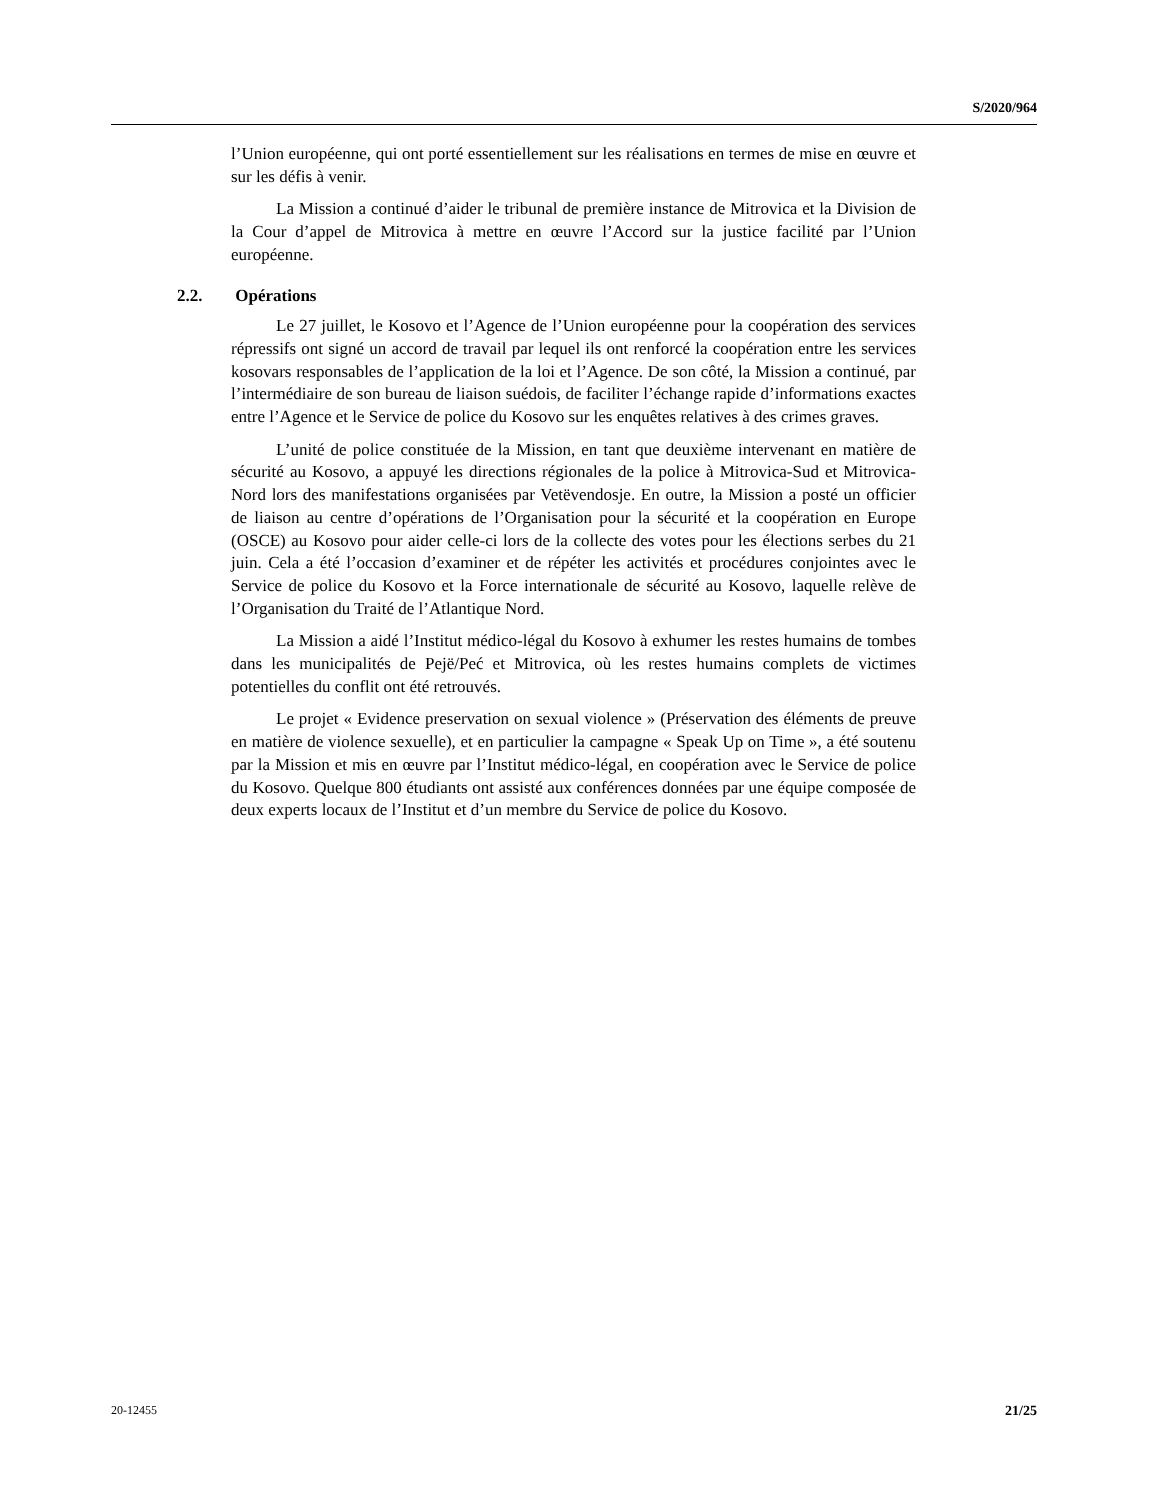S/2020/964
l’Union européenne, qui ont porté essentiellement sur les réalisations en termes de mise en œuvre et sur les défis à venir.
La Mission a continué d’aider le tribunal de première instance de Mitrovica et la Division de la Cour d’appel de Mitrovica à mettre en œuvre l’Accord sur la justice facilité par l’Union européenne.
2.2. Opérations
Le 27 juillet, le Kosovo et l’Agence de l’Union européenne pour la coopération des services répressifs ont signé un accord de travail par lequel ils ont renforcé la coopération entre les services kosovars responsables de l’application de la loi et l’Agence. De son côté, la Mission a continué, par l’intermédiaire de son bureau de liaison suédois, de faciliter l’échange rapide d’informations exactes entre l’Agence et le Service de police du Kosovo sur les enquêtes relatives à des crimes graves.
L’unité de police constituée de la Mission, en tant que deuxième intervenant en matière de sécurité au Kosovo, a appuyé les directions régionales de la police à Mitrovica-Sud et Mitrovica-Nord lors des manifestations organisées par Vetëvendosje. En outre, la Mission a posté un officier de liaison au centre d’opérations de l’Organisation pour la sécurité et la coopération en Europe (OSCE) au Kosovo pour aider celle-ci lors de la collecte des votes pour les élections serbes du 21 juin. Cela a été l’occasion d’examiner et de répéter les activités et procédures conjointes avec le Service de police du Kosovo et la Force internationale de sécurité au Kosovo, laquelle relève de l’Organisation du Traité de l’Atlantique Nord.
La Mission a aidé l’Institut médico-légal du Kosovo à exhumer les restes humains de tombes dans les municipalités de Pejë/Peć et Mitrovica, où les restes humains complets de victimes potentielles du conflit ont été retrouvés.
Le projet « Evidence preservation on sexual violence » (Préservation des éléments de preuve en matière de violence sexuelle), et en particulier la campagne « Speak Up on Time », a été soutenu par la Mission et mis en œuvre par l’Institut médico-légal, en coopération avec le Service de police du Kosovo. Quelque 800 étudiants ont assisté aux conférences données par une équipe composée de deux experts locaux de l’Institut et d’un membre du Service de police du Kosovo.
20-12455 21/25